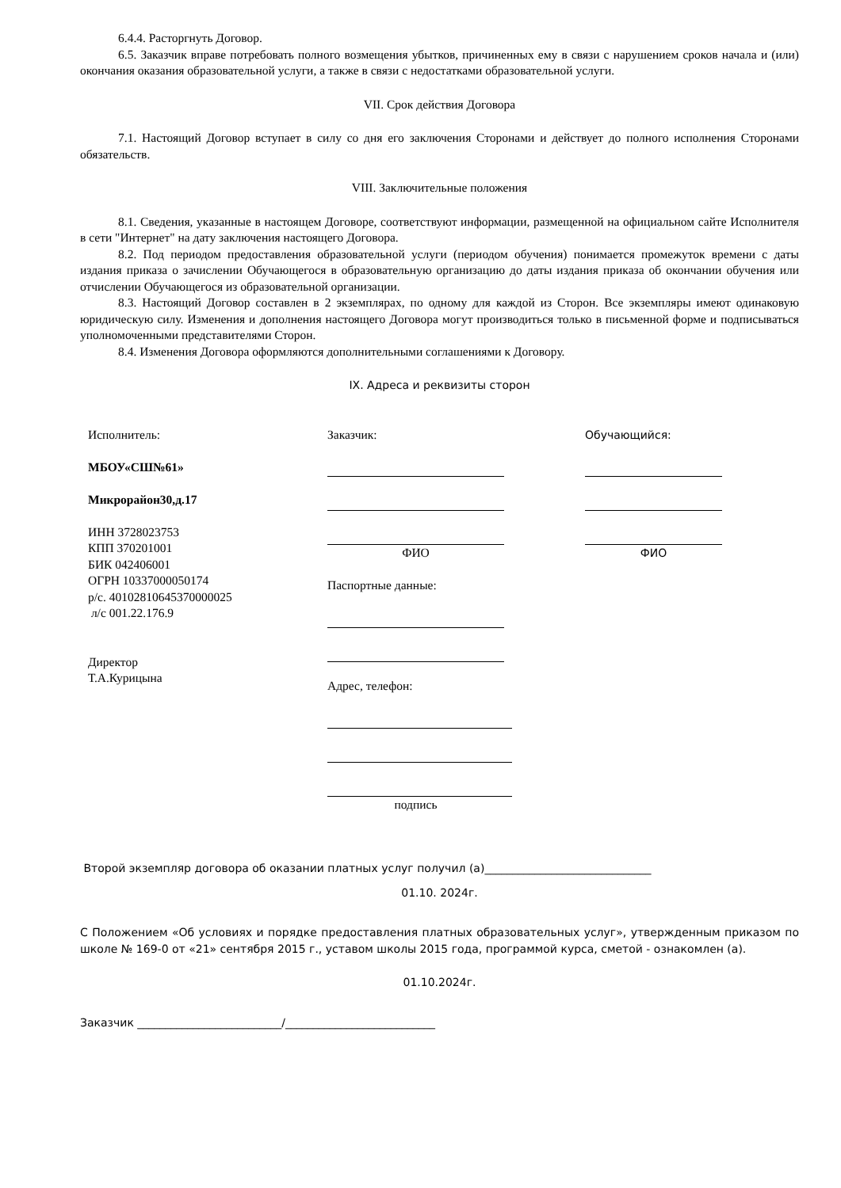6.4.4. Расторгнуть Договор.
6.5. Заказчик вправе потребовать полного возмещения убытков, причиненных ему в связи с нарушением сроков начала и (или) окончания оказания образовательной услуги, а также в связи с недостатками образовательной услуги.
VII. Срок действия Договора
7.1. Настоящий Договор вступает в силу со дня его заключения Сторонами и действует до полного исполнения Сторонами обязательств.
VIII. Заключительные положения
8.1. Сведения, указанные в настоящем Договоре, соответствуют информации, размещенной на официальном сайте Исполнителя в сети "Интернет" на дату заключения настоящего Договора.
8.2. Под периодом предоставления образовательной услуги (периодом обучения) понимается промежуток времени с даты издания приказа о зачислении Обучающегося в образовательную организацию до даты издания приказа об окончании обучения или отчислении Обучающегося из образовательной организации.
8.3. Настоящий Договор составлен в 2 экземплярах, по одному для каждой из Сторон. Все экземпляры имеют одинаковую юридическую силу. Изменения и дополнения настоящего Договора могут производиться только в письменной форме и подписываться уполномоченными представителями Сторон.
8.4. Изменения Договора оформляются дополнительными соглашениями к Договору.
IX. Адреса и реквизиты сторон
Исполнитель:
МБОУ«СШ№61»
Микрорайон30,д.17
ИНН 3728023753
КПП 370201001
БИК 042406001
ОГРН 10337000050174
р/с. 40102810645370000025
л/с 001.22.176.9
Директор
Т.А.Курицына
Заказчик:
ФИО
Паспортные данные:
Адрес, телефон:
подпись
Обучающийся:
ФИО
Второй экземпляр договора об оказании платных услуг получил (а)______________________________
01.10. 2024г.
С Положением «Об условиях и порядке предоставления платных образовательных услуг», утвержденным приказом по школе № 169-0 от «21» сентября 2015 г., уставом школы 2015 года, программой курса, сметой - ознакомлен (а).
01.10.2024г.
Заказчик __________________________/___________________________